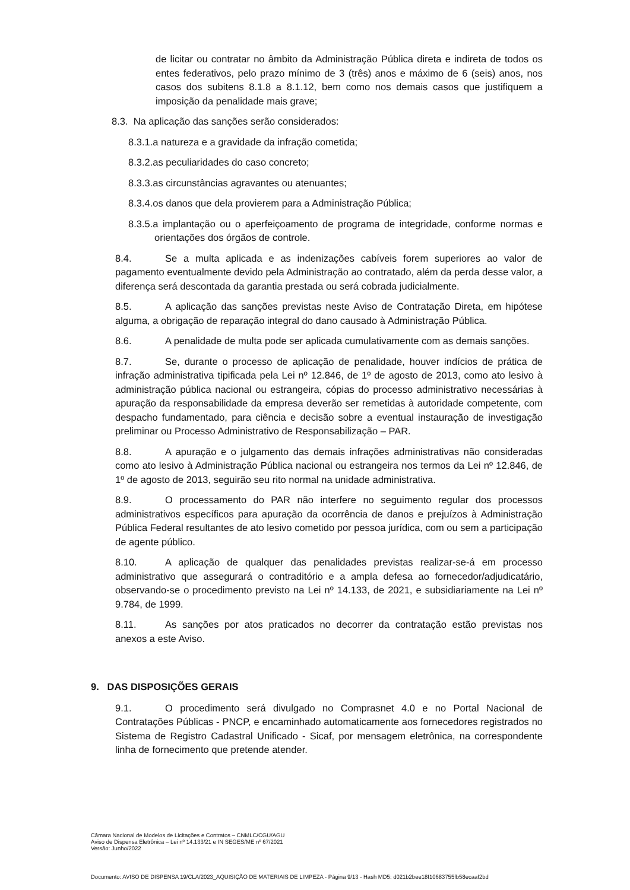de licitar ou contratar no âmbito da Administração Pública direta e indireta de todos os entes federativos, pelo prazo mínimo de 3 (três) anos e máximo de 6 (seis) anos, nos casos dos subitens 8.1.8 a 8.1.12, bem como nos demais casos que justifiquem a imposição da penalidade mais grave;
8.3. Na aplicação das sanções serão considerados:
8.3.1.a natureza e a gravidade da infração cometida;
8.3.2.as peculiaridades do caso concreto;
8.3.3.as circunstâncias agravantes ou atenuantes;
8.3.4.os danos que dela provierem para a Administração Pública;
8.3.5.a implantação ou o aperfeiçoamento de programa de integridade, conforme normas e orientações dos órgãos de controle.
8.4. Se a multa aplicada e as indenizações cabíveis forem superiores ao valor de pagamento eventualmente devido pela Administração ao contratado, além da perda desse valor, a diferença será descontada da garantia prestada ou será cobrada judicialmente.
8.5. A aplicação das sanções previstas neste Aviso de Contratação Direta, em hipótese alguma, a obrigação de reparação integral do dano causado à Administração Pública.
8.6. A penalidade de multa pode ser aplicada cumulativamente com as demais sanções.
8.7. Se, durante o processo de aplicação de penalidade, houver indícios de prática de infração administrativa tipificada pela Lei nº 12.846, de 1º de agosto de 2013, como ato lesivo à administração pública nacional ou estrangeira, cópias do processo administrativo necessárias à apuração da responsabilidade da empresa deverão ser remetidas à autoridade competente, com despacho fundamentado, para ciência e decisão sobre a eventual instauração de investigação preliminar ou Processo Administrativo de Responsabilização – PAR.
8.8. A apuração e o julgamento das demais infrações administrativas não consideradas como ato lesivo à Administração Pública nacional ou estrangeira nos termos da Lei nº 12.846, de 1º de agosto de 2013, seguirão seu rito normal na unidade administrativa.
8.9. O processamento do PAR não interfere no seguimento regular dos processos administrativos específicos para apuração da ocorrência de danos e prejuízos à Administração Pública Federal resultantes de ato lesivo cometido por pessoa jurídica, com ou sem a participação de agente público.
8.10. A aplicação de qualquer das penalidades previstas realizar-se-á em processo administrativo que assegurará o contraditório e a ampla defesa ao fornecedor/adjudicatário, observando-se o procedimento previsto na Lei nº 14.133, de 2021, e subsidiariamente na Lei nº 9.784, de 1999.
8.11. As sanções por atos praticados no decorrer da contratação estão previstas nos anexos a este Aviso.
9. DAS DISPOSIÇÕES GERAIS
9.1. O procedimento será divulgado no Comprasnet 4.0 e no Portal Nacional de Contratações Públicas - PNCP, e encaminhado automaticamente aos fornecedores registrados no Sistema de Registro Cadastral Unificado - Sicaf, por mensagem eletrônica, na correspondente linha de fornecimento que pretende atender.
Câmara Nacional de Modelos de Licitações e Contratos – CNMLC/CGU/AGU
Aviso de Dispensa Eletrônica – Lei nº 14.133/21 e IN SEGES/ME nº 67/2021
Versão: Junho/2022
Documento: AVISO DE DISPENSA 19/CLA/2023_AQUISIÇÃO DE MATERIAIS DE LIMPEZA - Página 9/13 - Hash MD5: d021b2bee18f10683755fb58ecaaf2bd